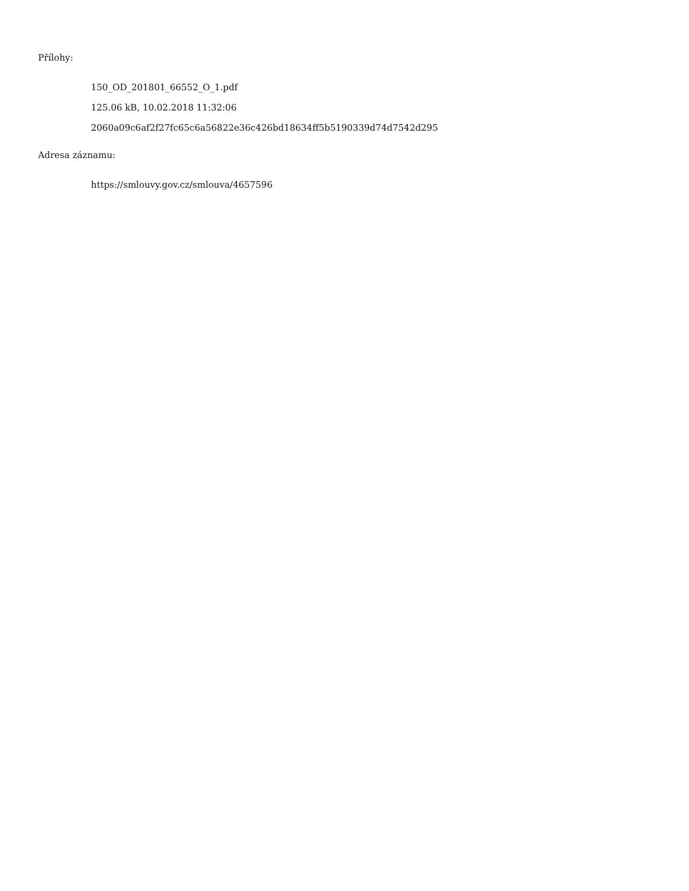Přílohy:
150_OD_201801_66552_O_1.pdf
125.06 kB, 10.02.2018 11:32:06
2060a09c6af2f27fc65c6a56822e36c426bd18634ff5b5190339d74d7542d295
Adresa záznamu:
https://smlouvy.gov.cz/smlouva/4657596